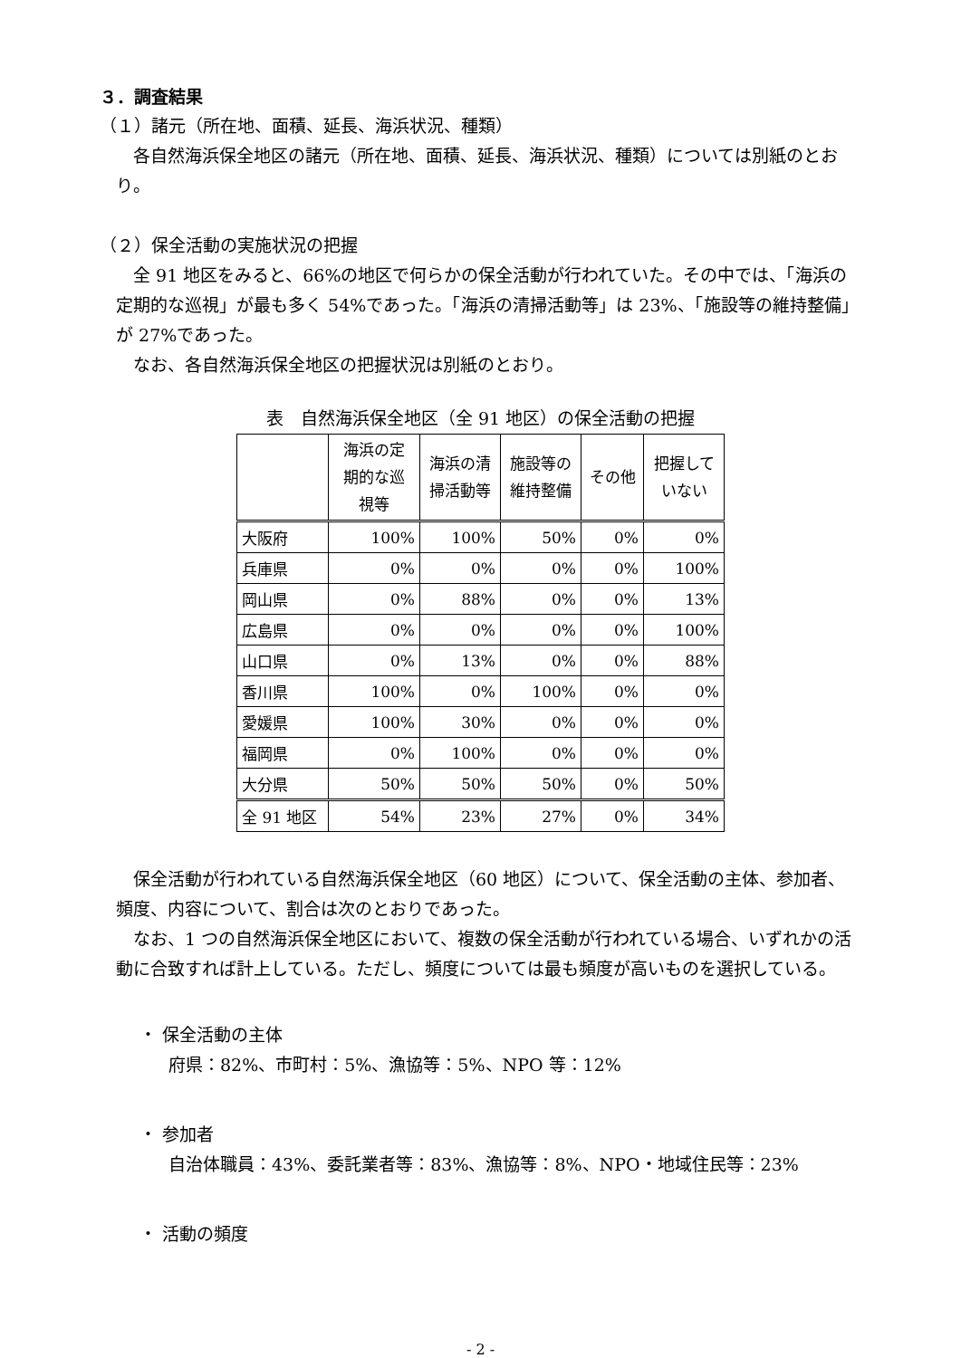３．調査結果
（１）諸元（所在地、面積、延長、海浜状況、種類）
各自然海浜保全地区の諸元（所在地、面積、延長、海浜状況、種類）については別紙のとおり。
（２）保全活動の実施状況の把握
全 91 地区をみると、66%の地区で何らかの保全活動が行われていた。その中では、「海浜の定期的な巡視」が最も多く 54%であった。「海浜の清掃活動等」は 23%、「施設等の維持整備」が 27%であった。
なお、各自然海浜保全地区の把握状況は別紙のとおり。
表　自然海浜保全地区（全 91 地区）の保全活動の把握
| | 海浜の定 期的な巡 視等 | 海浜の清 掃活動等 | 施設等の 維持整備 | その他 | 把握して いない |
| --- | --- | --- | --- | --- | --- |
| 大阪府 | 100% | 100% | 50% | 0% | 0% |
| 兵庫県 | 0% | 0% | 0% | 0% | 100% |
| 岡山県 | 0% | 88% | 0% | 0% | 13% |
| 広島県 | 0% | 0% | 0% | 0% | 100% |
| 山口県 | 0% | 13% | 0% | 0% | 88% |
| 香川県 | 100% | 0% | 100% | 0% | 0% |
| 愛媛県 | 100% | 30% | 0% | 0% | 0% |
| 福岡県 | 0% | 100% | 0% | 0% | 0% |
| 大分県 | 50% | 50% | 50% | 0% | 50% |
| 全 91 地区 | 54% | 23% | 27% | 0% | 34% |
保全活動が行われている自然海浜保全地区（60 地区）について、保全活動の主体、参加者、頻度、内容について、割合は次のとおりであった。
なお、1 つの自然海浜保全地区において、複数の保全活動が行われている場合、いずれかの活動に合致すれば計上している。ただし、頻度については最も頻度が高いものを選択している。
・ 保全活動の主体
府県：82%、市町村：5%、漁協等：5%、NPO 等：12%
・ 参加者
自治体職員：43%、委託業者等：83%、漁協等：8%、NPO・地域住民等：23%
・ 活動の頻度
- 2 -